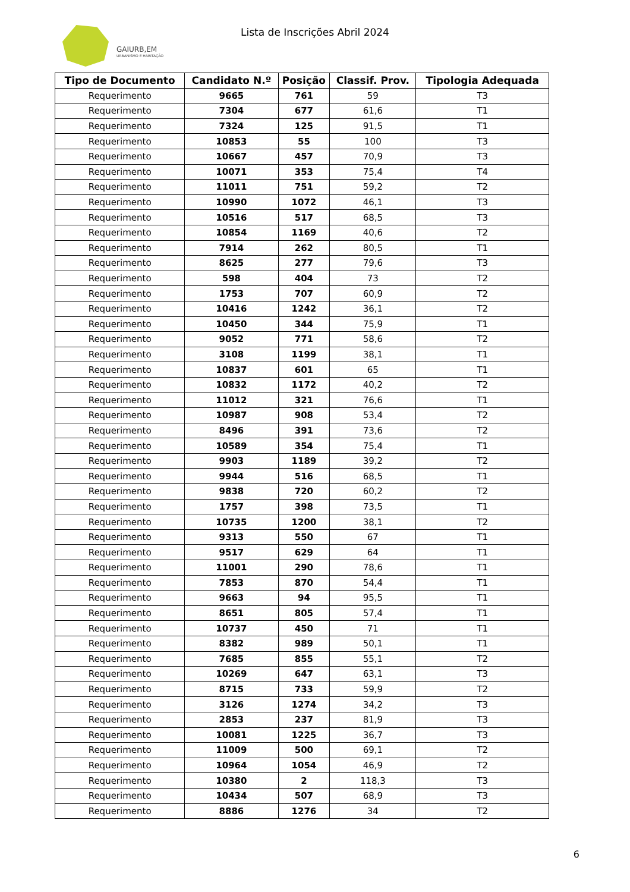GAIURB,EM
URBANISMO E HABITAÇÃO
Lista de Inscrições Abril 2024
| Tipo de Documento | Candidato N.º | Posição | Classif. Prov. | Tipologia Adequada |
| --- | --- | --- | --- | --- |
| Requerimento | 9665 | 761 | 59 | T3 |
| Requerimento | 7304 | 677 | 61,6 | T1 |
| Requerimento | 7324 | 125 | 91,5 | T1 |
| Requerimento | 10853 | 55 | 100 | T3 |
| Requerimento | 10667 | 457 | 70,9 | T3 |
| Requerimento | 10071 | 353 | 75,4 | T4 |
| Requerimento | 11011 | 751 | 59,2 | T2 |
| Requerimento | 10990 | 1072 | 46,1 | T3 |
| Requerimento | 10516 | 517 | 68,5 | T3 |
| Requerimento | 10854 | 1169 | 40,6 | T2 |
| Requerimento | 7914 | 262 | 80,5 | T1 |
| Requerimento | 8625 | 277 | 79,6 | T3 |
| Requerimento | 598 | 404 | 73 | T2 |
| Requerimento | 1753 | 707 | 60,9 | T2 |
| Requerimento | 10416 | 1242 | 36,1 | T2 |
| Requerimento | 10450 | 344 | 75,9 | T1 |
| Requerimento | 9052 | 771 | 58,6 | T2 |
| Requerimento | 3108 | 1199 | 38,1 | T1 |
| Requerimento | 10837 | 601 | 65 | T1 |
| Requerimento | 10832 | 1172 | 40,2 | T2 |
| Requerimento | 11012 | 321 | 76,6 | T1 |
| Requerimento | 10987 | 908 | 53,4 | T2 |
| Requerimento | 8496 | 391 | 73,6 | T2 |
| Requerimento | 10589 | 354 | 75,4 | T1 |
| Requerimento | 9903 | 1189 | 39,2 | T2 |
| Requerimento | 9944 | 516 | 68,5 | T1 |
| Requerimento | 9838 | 720 | 60,2 | T2 |
| Requerimento | 1757 | 398 | 73,5 | T1 |
| Requerimento | 10735 | 1200 | 38,1 | T2 |
| Requerimento | 9313 | 550 | 67 | T1 |
| Requerimento | 9517 | 629 | 64 | T1 |
| Requerimento | 11001 | 290 | 78,6 | T1 |
| Requerimento | 7853 | 870 | 54,4 | T1 |
| Requerimento | 9663 | 94 | 95,5 | T1 |
| Requerimento | 8651 | 805 | 57,4 | T1 |
| Requerimento | 10737 | 450 | 71 | T1 |
| Requerimento | 8382 | 989 | 50,1 | T1 |
| Requerimento | 7685 | 855 | 55,1 | T2 |
| Requerimento | 10269 | 647 | 63,1 | T3 |
| Requerimento | 8715 | 733 | 59,9 | T2 |
| Requerimento | 3126 | 1274 | 34,2 | T3 |
| Requerimento | 2853 | 237 | 81,9 | T3 |
| Requerimento | 10081 | 1225 | 36,7 | T3 |
| Requerimento | 11009 | 500 | 69,1 | T2 |
| Requerimento | 10964 | 1054 | 46,9 | T2 |
| Requerimento | 10380 | 2 | 118,3 | T3 |
| Requerimento | 10434 | 507 | 68,9 | T3 |
| Requerimento | 8886 | 1276 | 34 | T2 |
6